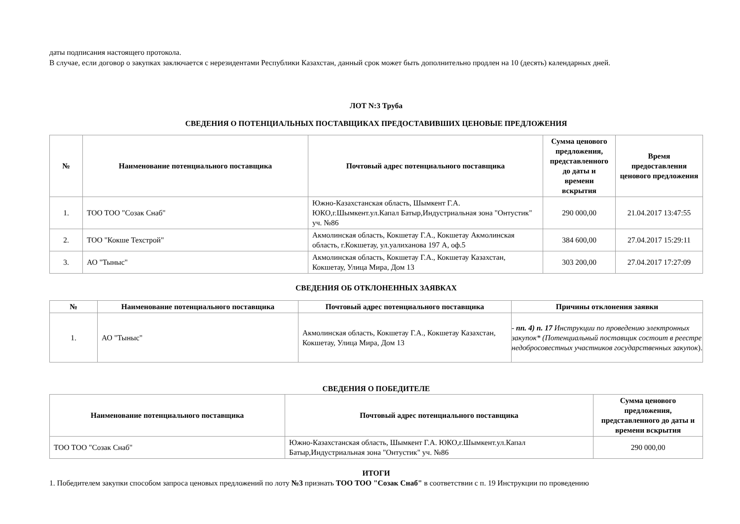даты подписания настоящего протокола.
В случае, если договор о закупках заключается с нерезидентами Республики Казахстан, данный срок может быть дополнительно продлен на 10 (десять) календарных дней.
ЛОТ N:3 Труба
СВЕДЕНИЯ О ПОТЕНЦИАЛЬНЫХ ПОСТАВЩИКАХ ПРЕДОСТАВИВШИХ ЦЕНОВЫЕ ПРЕДЛОЖЕНИЯ
| № | Наименование потенциального поставщика | Почтовый адрес потенциального поставщика | Сумма ценового предложения, представленного до даты и времени вскрытия | Время предоставления ценового предложения |
| --- | --- | --- | --- | --- |
| 1. | ТОО ТОО "Созак Снаб" | Южно-Казахстанская область, Шымкент Г.А. ЮКО,г.Шымкент.ул.Капал Батыр,Индустриальная зона "Онтустик" уч. №86 | 290 000,00 | 21.04.2017 13:47:55 |
| 2. | ТОО "Кокше Техстрой" | Акмолинская область, Кокшетау Г.А., Кокшетау Акмолинская область, г.Кокшетау, ул.уалиханова 197 А, оф.5 | 384 600,00 | 27.04.2017 15:29:11 |
| 3. | АО "Тыныс" | Акмолинская область, Кокшетау Г.А., Кокшетау Казахстан, Кокшетау, Улица Мира, Дом 13 | 303 200,00 | 27.04.2017 17:27:09 |
СВЕДЕНИЯ ОБ ОТКЛОНЕННЫХ ЗАЯВКАХ
| № | Наименование потенциального поставщика | Почтовый адрес потенциального поставщика | Причины отклонения заявки |
| --- | --- | --- | --- |
| 1. | АО "Тыныс" | Акмолинская область, Кокшетау Г.А., Кокшетау Казахстан, Кокшетау, Улица Мира, Дом 13 | - пп. 4) п. 17 Инструкции по проведению электронных закупок* (Потенциальный поставщик состоит в реестре недобросовестных участников государственных закупок ). |
СВЕДЕНИЯ О ПОБЕДИТЕЛЕ
| Наименование потенциального поставщика | Почтовый адрес потенциального поставщика | Сумма ценового предложения, представленного до даты и времени вскрытия |
| --- | --- | --- |
| ТОО ТОО "Созак Снаб" | Южно-Казахстанская область, Шымкент Г.А. ЮКО,г.Шымкент.ул.Капал Батыр,Индустриальная зона "Онтустик" уч. №86 | 290 000,00 |
ИТОГИ
1. Победителем закупки способом запроса ценовых предложений по лоту №3 признать ТОО ТОО "Созак Снаб" в соответствии с п. 19 Инструкции по проведению